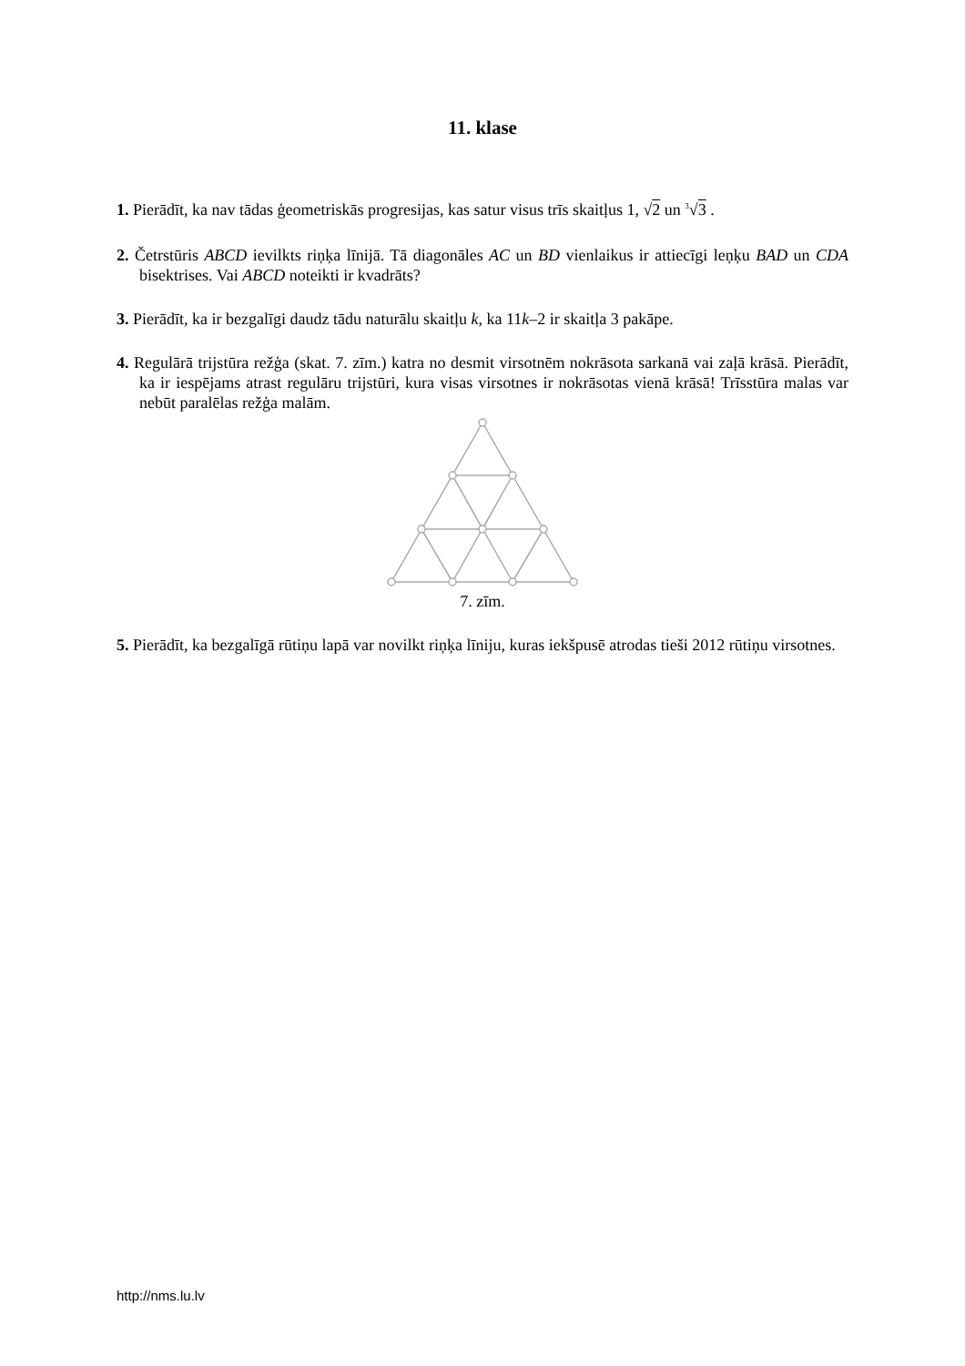11. klase
1. Pierādīt, ka nav tādas ģeometriskās progresijas, kas satur visus trīs skaitļus 1, √2 un <sup>3</sup>√3 .
2. Četrstūris ABCD ievilkts riņķa līnijā. Tā diagonāles AC un BD vienlaikus ir attiecīgi leņķu BAD un CDA bisektrises. Vai ABCD noteikti ir kvadrāts?
3. Pierādīt, ka ir bezgalīgi daudz tādu naturālu skaitļu k, ka 11k–2 ir skaitļa 3 pakāpe.
4. Regulārā trijstūra režģa (skat. 7. zīm.) katra no desmit virsotnēm nokrāsota sarkanā vai zaļā krāsā. Pierādīt, ka ir iespējams atrast regulāru trijstūri, kura visas virsotnes ir nokrāsotas vienā krāsā! Trīsstūra malas var nebūt paralēlas režģa malām.
7. zīm.
5. Pierādīt, ka bezgalīgā rūtiņu lapā var novilkt riņķa līniju, kuras iekšpusē atrodas tieši 2012 rūtiņu virsotnes.
http://nms.lu.lv